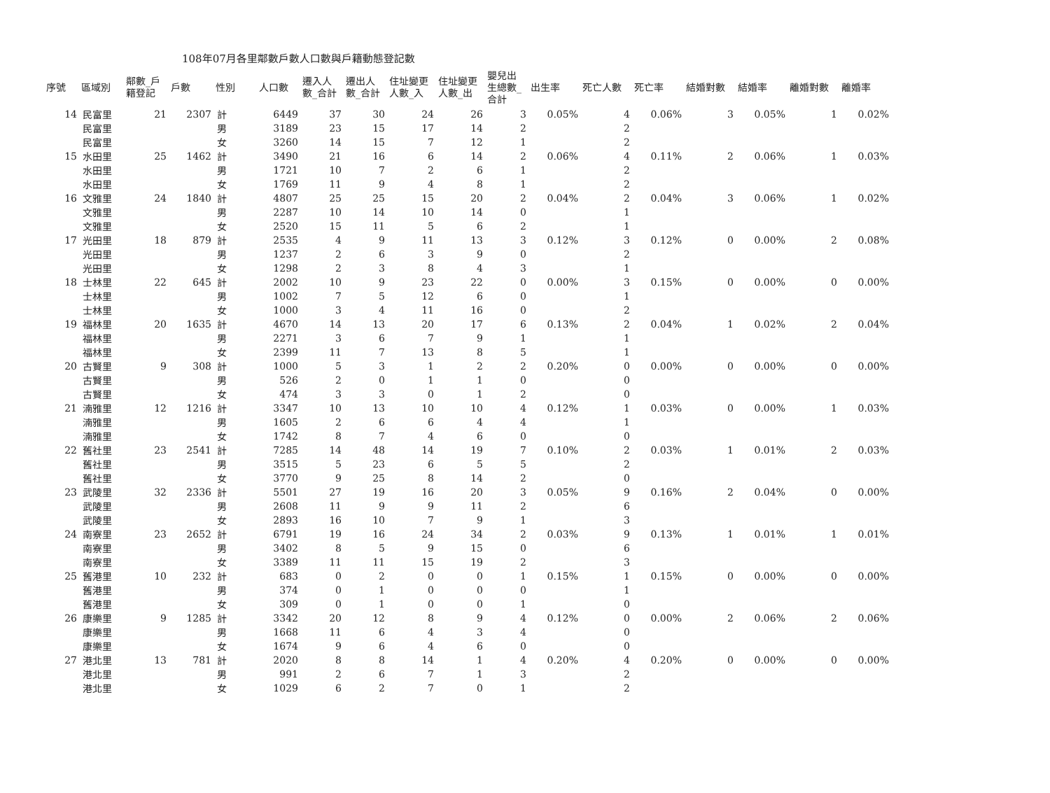108年07月各里鄰數戶數人口數與戶籍動態登記數
| 序號 | 區域別 | 鄰數_戶 籍登記 | 戶數 | 性別 | 人口數 | 遷入人 數_合計 | 遷出人 數_合計 | 住址變更 人數_入 | 住址變更 人數_出 | 嬰兒出 生總數_ 合計 | 出生率 | 死亡人數 | 死亡率 | 結婚對數 | 結婚率 | 離婚對數 | 離婚率 |
| --- | --- | --- | --- | --- | --- | --- | --- | --- | --- | --- | --- | --- | --- | --- | --- | --- | --- |
| 14 | 民富里 | 21 | 2307 | 計 | 6449 | 37 | 30 | 24 | 26 | 3 | 0.05% | 4 | 0.06% | 3 | 0.05% | 1 | 0.02% |
| | 民富里 | | | 男 | 3189 | 23 | 15 | 17 | 14 | 2 | | 2 | | | | | |
| | 民富里 | | | 女 | 3260 | 14 | 15 | 7 | 12 | 1 | | 2 | | | | | |
| 15 | 水田里 | 25 | 1462 | 計 | 3490 | 21 | 16 | 6 | 14 | 2 | 0.06% | 4 | 0.11% | 2 | 0.06% | 1 | 0.03% |
| | 水田里 | | | 男 | 1721 | 10 | 7 | 2 | 6 | 1 | | 2 | | | | | |
| | 水田里 | | | 女 | 1769 | 11 | 9 | 4 | 8 | 1 | | 2 | | | | | |
| 16 | 文雅里 | 24 | 1840 | 計 | 4807 | 25 | 25 | 15 | 20 | 2 | 0.04% | 2 | 0.04% | 3 | 0.06% | 1 | 0.02% |
| | 文雅里 | | | 男 | 2287 | 10 | 14 | 10 | 14 | 0 | | 1 | | | | | |
| | 文雅里 | | | 女 | 2520 | 15 | 11 | 5 | 6 | 2 | | 1 | | | | | |
| 17 | 光田里 | 18 | 879 | 計 | 2535 | 4 | 9 | 11 | 13 | 3 | 0.12% | 3 | 0.12% | 0 | 0.00% | 2 | 0.08% |
| | 光田里 | | | 男 | 1237 | 2 | 6 | 3 | 9 | 0 | | 2 | | | | | |
| | 光田里 | | | 女 | 1298 | 2 | 3 | 8 | 4 | 3 | | 1 | | | | | |
| 18 | 士林里 | 22 | 645 | 計 | 2002 | 10 | 9 | 23 | 22 | 0 | 0.00% | 3 | 0.15% | 0 | 0.00% | 0 | 0.00% |
| | 士林里 | | | 男 | 1002 | 7 | 5 | 12 | 6 | 0 | | 1 | | | | | |
| | 士林里 | | | 女 | 1000 | 3 | 4 | 11 | 16 | 0 | | 2 | | | | | |
| 19 | 福林里 | 20 | 1635 | 計 | 4670 | 14 | 13 | 20 | 17 | 6 | 0.13% | 2 | 0.04% | 1 | 0.02% | 2 | 0.04% |
| | 福林里 | | | 男 | 2271 | 3 | 6 | 7 | 9 | 1 | | 1 | | | | | |
| | 福林里 | | | 女 | 2399 | 11 | 7 | 13 | 8 | 5 | | 1 | | | | | |
| 20 | 古賢里 | 9 | 308 | 計 | 1000 | 5 | 3 | 1 | 2 | 2 | 0.20% | 0 | 0.00% | 0 | 0.00% | 0 | 0.00% |
| | 古賢里 | | | 男 | 526 | 2 | 0 | 1 | 1 | 0 | | 0 | | | | | |
| | 古賢里 | | | 女 | 474 | 3 | 3 | 0 | 1 | 2 | | 0 | | | | | |
| 21 | 湳雅里 | 12 | 1216 | 計 | 3347 | 10 | 13 | 10 | 10 | 4 | 0.12% | 1 | 0.03% | 0 | 0.00% | 1 | 0.03% |
| | 湳雅里 | | | 男 | 1605 | 2 | 6 | 6 | 4 | 4 | | 1 | | | | | |
| | 湳雅里 | | | 女 | 1742 | 8 | 7 | 4 | 6 | 0 | | 0 | | | | | |
| 22 | 舊社里 | 23 | 2541 | 計 | 7285 | 14 | 48 | 14 | 19 | 7 | 0.10% | 2 | 0.03% | 1 | 0.01% | 2 | 0.03% |
| | 舊社里 | | | 男 | 3515 | 5 | 23 | 6 | 5 | 5 | | 2 | | | | | |
| | 舊社里 | | | 女 | 3770 | 9 | 25 | 8 | 14 | 2 | | 0 | | | | | |
| 23 | 武陵里 | 32 | 2336 | 計 | 5501 | 27 | 19 | 16 | 20 | 3 | 0.05% | 9 | 0.16% | 2 | 0.04% | 0 | 0.00% |
| | 武陵里 | | | 男 | 2608 | 11 | 9 | 9 | 11 | 2 | | 6 | | | | | |
| | 武陵里 | | | 女 | 2893 | 16 | 10 | 7 | 9 | 1 | | 3 | | | | | |
| 24 | 南寮里 | 23 | 2652 | 計 | 6791 | 19 | 16 | 24 | 34 | 2 | 0.03% | 9 | 0.13% | 1 | 0.01% | 1 | 0.01% |
| | 南寮里 | | | 男 | 3402 | 8 | 5 | 9 | 15 | 0 | | 6 | | | | | |
| | 南寮里 | | | 女 | 3389 | 11 | 11 | 15 | 19 | 2 | | 3 | | | | | |
| 25 | 舊港里 | 10 | 232 | 計 | 683 | 0 | 2 | 0 | 0 | 1 | 0.15% | 1 | 0.15% | 0 | 0.00% | 0 | 0.00% |
| | 舊港里 | | | 男 | 374 | 0 | 1 | 0 | 0 | 0 | | 1 | | | | | |
| | 舊港里 | | | 女 | 309 | 0 | 1 | 0 | 0 | 1 | | 0 | | | | | |
| 26 | 康樂里 | 9 | 1285 | 計 | 3342 | 20 | 12 | 8 | 9 | 4 | 0.12% | 0 | 0.00% | 2 | 0.06% | 2 | 0.06% |
| | 康樂里 | | | 男 | 1668 | 11 | 6 | 4 | 3 | 4 | | 0 | | | | | |
| | 康樂里 | | | 女 | 1674 | 9 | 6 | 4 | 6 | 0 | | 0 | | | | | |
| 27 | 港北里 | 13 | 781 | 計 | 2020 | 8 | 8 | 14 | 1 | 4 | 0.20% | 4 | 0.20% | 0 | 0.00% | 0 | 0.00% |
| | 港北里 | | | 男 | 991 | 2 | 6 | 7 | 1 | 3 | | 2 | | | | | |
| | 港北里 | | | 女 | 1029 | 6 | 2 | 7 | 0 | 1 | | 2 | | | | | |